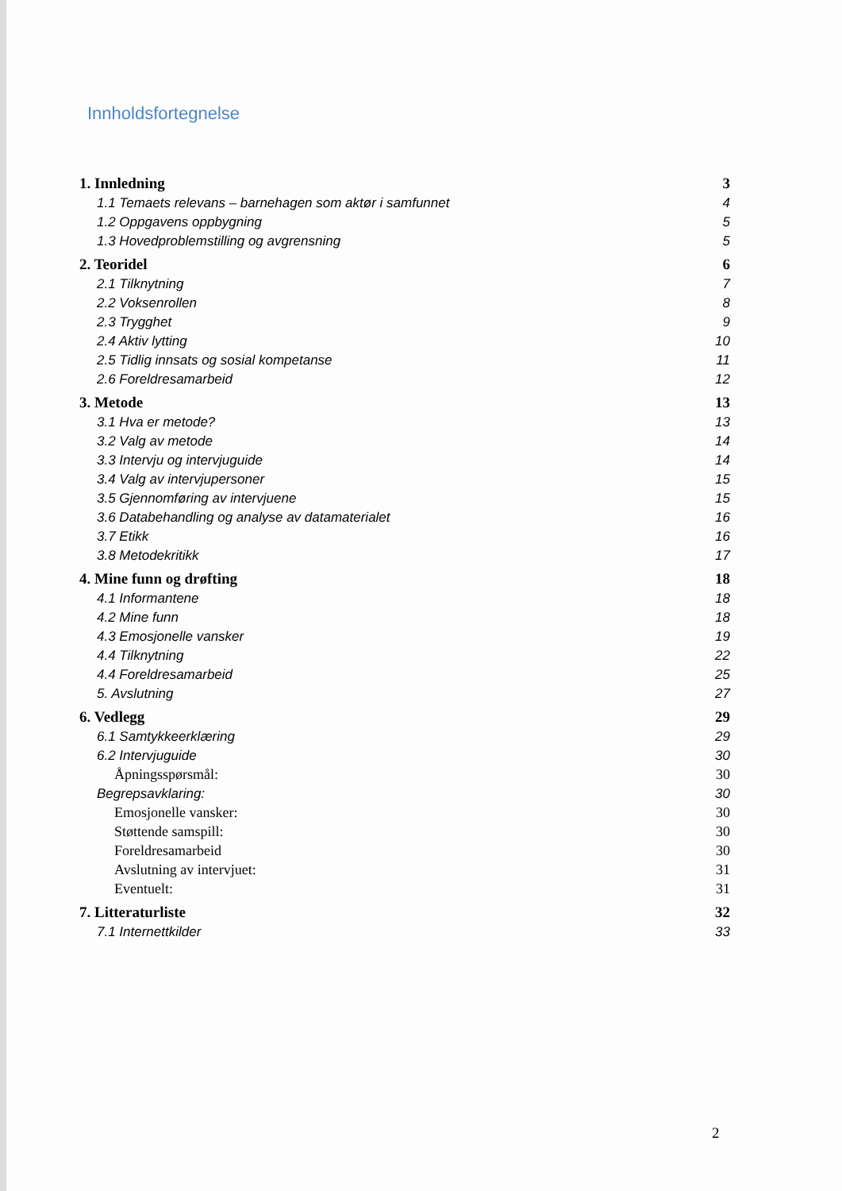Innholdsfortegnelse
| 1. Innledning | 3 |
| 1.1 Temaets relevans – barnehagen som aktør i samfunnet | 4 |
| 1.2 Oppgavens oppbygning | 5 |
| 1.3 Hovedproblemstilling og avgrensning | 5 |
| 2. Teoridel | 6 |
| 2.1 Tilknytning | 7 |
| 2.2 Voksenrollen | 8 |
| 2.3 Trygghet | 9 |
| 2.4 Aktiv lytting | 10 |
| 2.5 Tidlig innsats og sosial kompetanse | 11 |
| 2.6 Foreldresamarbeid | 12 |
| 3. Metode | 13 |
| 3.1 Hva er metode? | 13 |
| 3.2 Valg av metode | 14 |
| 3.3 Intervju og intervjuguide | 14 |
| 3.4 Valg av intervjupersoner | 15 |
| 3.5 Gjennomføring av intervjuene | 15 |
| 3.6 Databehandling og analyse av datamaterialet | 16 |
| 3.7 Etikk | 16 |
| 3.8 Metodekritikk | 17 |
| 4. Mine funn og drøfting | 18 |
| 4.1 Informantene | 18 |
| 4.2 Mine funn | 18 |
| 4.3 Emosjonelle vansker | 19 |
| 4.4 Tilknytning | 22 |
| 4.4 Foreldresamarbeid | 25 |
| 5. Avslutning | 27 |
| 6. Vedlegg | 29 |
| 6.1 Samtykkeerklæring | 29 |
| 6.2 Intervjuguide | 30 |
| Åpningsspørsmål: | 30 |
| Begrepsavklaring: | 30 |
| Emosjonelle vansker: | 30 |
| Støttende samspill: | 30 |
| Foreldresamarbeid | 30 |
| Avslutning av intervjuet: | 31 |
| Eventuelt: | 31 |
| 7. Litteraturliste | 32 |
| 7.1 Internettkilder | 33 |
2